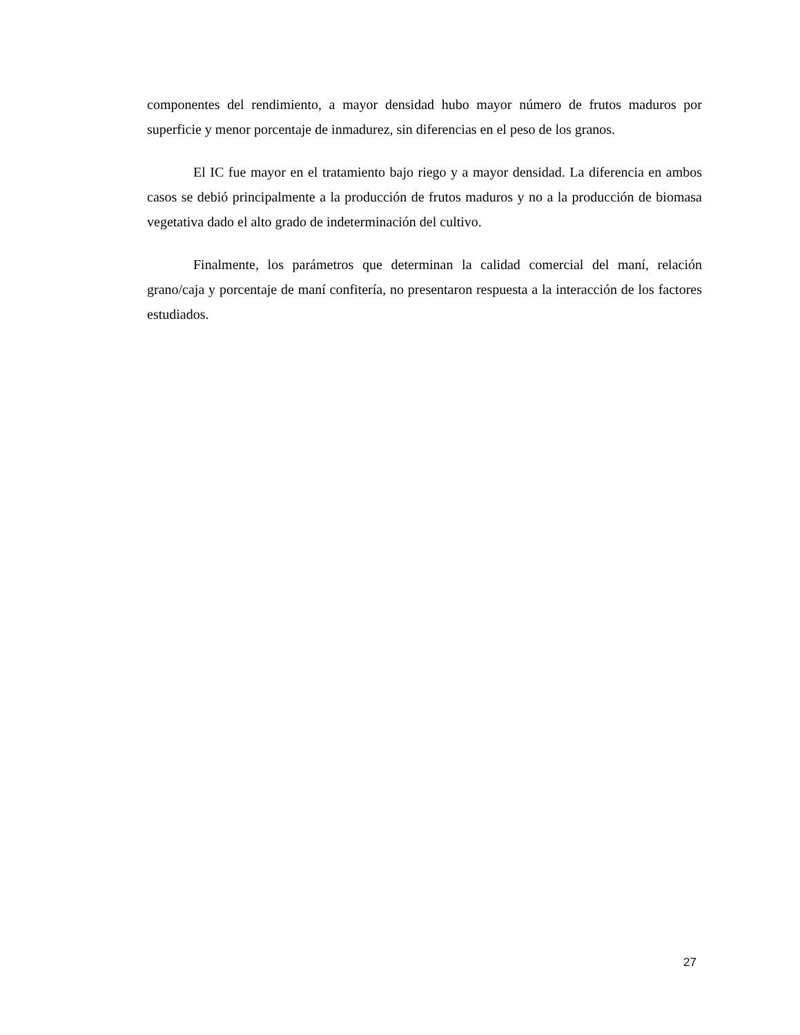componentes del rendimiento, a mayor densidad hubo mayor número de frutos maduros por superficie y menor porcentaje de inmadurez, sin diferencias en el peso de los granos.
El IC fue mayor en el tratamiento bajo riego y a mayor densidad. La diferencia en ambos casos se debió principalmente a la producción de frutos maduros y no a la producción de biomasa vegetativa dado el alto grado de indeterminación del cultivo.
Finalmente, los parámetros que determinan la calidad comercial del maní, relación grano/caja y porcentaje de maní confitería, no presentaron respuesta a la interacción de los factores estudiados.
27